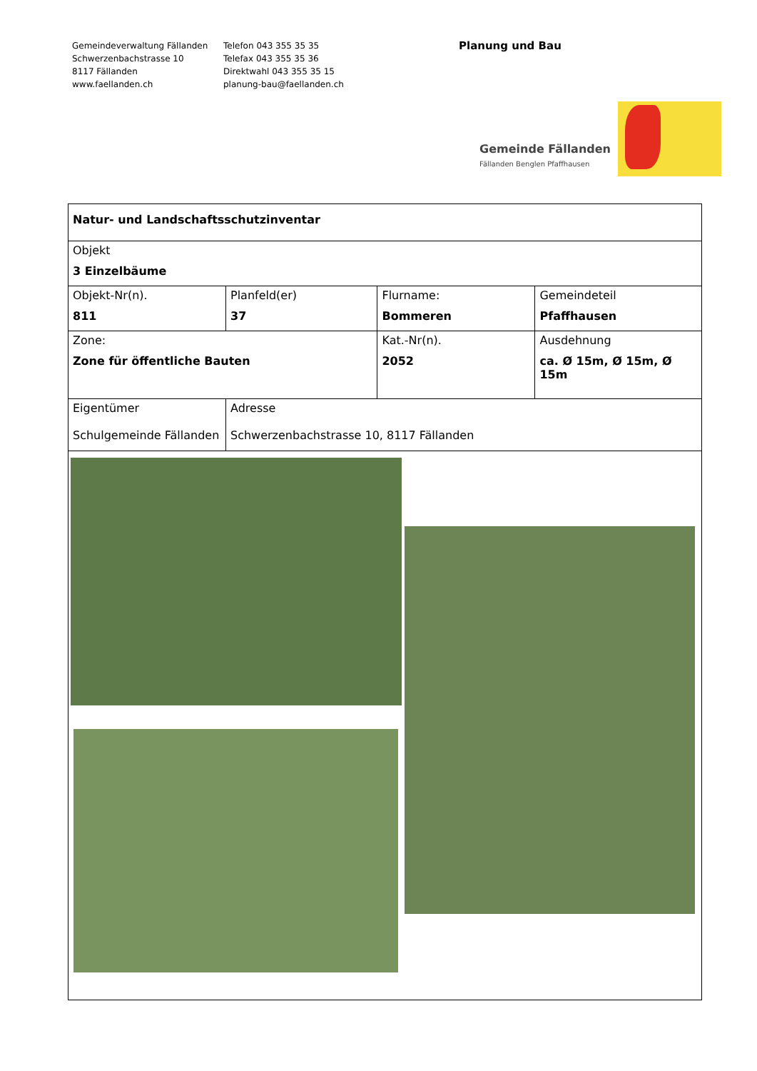Gemeindeverwaltung Fällanden
Schwerzenbachstrasse 10
8117 Fällanden
www.faellanden.ch
Telefon 043 355 35 35
Telefax 043 355 35 36
Direktwahl 043 355 35 15
planung-bau@faellanden.ch
Planung und Bau
Gemeinde Fällanden
Fällanden Benglen Pfaffhausen
| Natur- und Landschaftsschutzinventar | | | |
| Objekt 3 Einzelbäume | | | |
| Objekt-Nr(n). 811 | Planfeld(er) 37 | Flurname: Bommeren | Gemeindeteil Pfaffhausen |
| Zone: Zone für öffentliche Bauten | | Kat.-Nr(n). 2052 | Ausdehnung ca. Ø 15m, Ø 15m, Ø 15m |
| Eigentümer Schulgemeinde Fällanden | Adresse Schwerzenbachstrasse 10, 8117 Fällanden | | |